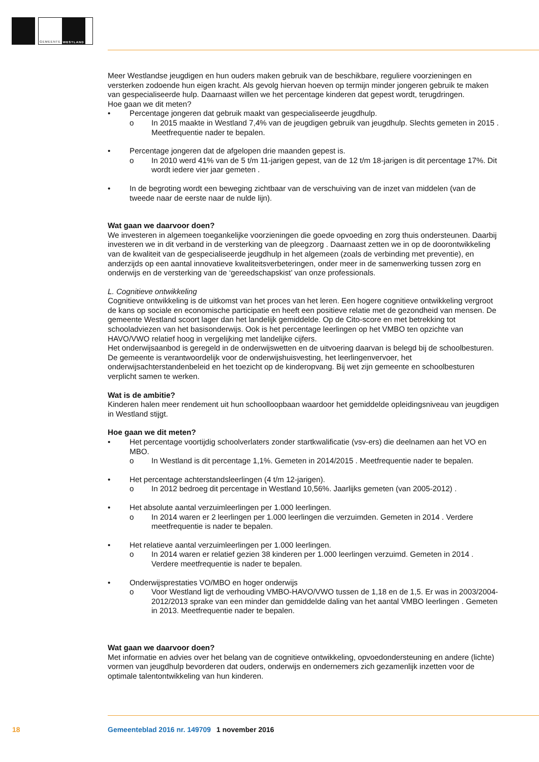GEMEENTE WESTLAND
Meer Westlandse jeugdigen en hun ouders maken gebruik van de beschikbare, reguliere voorzieningen en versterken zodoende hun eigen kracht. Als gevolg hiervan hoeven op termijn minder jongeren gebruik te maken van gespecialiseerde hulp. Daarnaast willen we het percentage kinderen dat gepest wordt, terugdringen.
Hoe gaan we dit meten?
• Percentage jongeren dat gebruik maakt van gespecialiseerde jeugdhulp.
o In 2015 maakte in Westland 7,4% van de jeugdigen gebruik van jeugdhulp. Slechts gemeten in 2015 . Meetfrequentie nader te bepalen.
• Percentage jongeren dat de afgelopen drie maanden gepest is.
o In 2010 werd 41% van de 5 t/m 11-jarigen gepest, van de 12 t/m 18-jarigen is dit percentage 17%. Dit wordt iedere vier jaar gemeten .
• In de begroting wordt een beweging zichtbaar van de verschuiving van de inzet van middelen (van de tweede naar de eerste naar de nulde lijn).
Wat gaan we daarvoor doen?
We investeren in algemeen toegankelijke voorzieningen die goede opvoeding en zorg thuis ondersteunen. Daarbij investeren we in dit verband in de versterking van de pleegzorg . Daarnaast zetten we in op de doorontwikkeling van de kwaliteit van de gespecialiseerde jeugdhulp in het algemeen (zoals de verbinding met preventie), en anderzijds op een aantal innovatieve kwaliteitsverbeteringen, onder meer in de samenwerking tussen zorg en onderwijs en de versterking van de ‘gereedschapskist’ van onze professionals.
L. Cognitieve ontwikkeling
Cognitieve ontwikkeling is de uitkomst van het proces van het leren. Een hogere cognitieve ontwikkeling vergroot de kans op sociale en economische participatie en heeft een positieve relatie met de gezondheid van mensen. De gemeente Westland scoort lager dan het landelijk gemiddelde. Op de Cito-score en met betrekking tot schooladviezen van het basisonderwijs. Ook is het percentage leerlingen op het VMBO ten opzichte van HAVO/VWO relatief hoog in vergelijking met landelijke cijfers.
Het onderwijsaanbod is geregeld in de onderwijswetten en de uitvoering daarvan is belegd bij de schoolbesturen. De gemeente is verantwoordelijk voor de onderwijshuisvesting, het leerlingenvervoer, het onderwijsachterstandenbeleid en het toezicht op de kinderopvang. Bij wet zijn gemeente en schoolbesturen verplicht samen te werken.
Wat is de ambitie?
Kinderen halen meer rendement uit hun schoolloopbaan waardoor het gemiddelde opleidingsniveau van jeugdigen in Westland stijgt.
Hoe gaan we dit meten?
• Het percentage voortijdig schoolverlaters zonder startkwalificatie (vsv-ers) die deelnamen aan het VO en MBO.
o In Westland is dit percentage 1,1%. Gemeten in 2014/2015 . Meetfrequentie nader te bepalen.
• Het percentage achterstandsleerlingen (4 t/m 12-jarigen).
o In 2012 bedroeg dit percentage in Westland 10,56%. Jaarlijks gemeten (van 2005-2012) .
• Het absolute aantal verzuimleerlingen per 1.000 leerlingen.
o In 2014 waren er 2 leerlingen per 1.000 leerlingen die verzuimden. Gemeten in 2014 . Verdere meetfrequentie is nader te bepalen.
• Het relatieve aantal verzuimleerlingen per 1.000 leerlingen.
o In 2014 waren er relatief gezien 38 kinderen per 1.000 leerlingen verzuimd. Gemeten in 2014 . Verdere meetfrequentie is nader te bepalen.
• Onderwijsprestaties VO/MBO en hoger onderwijs
o Voor Westland ligt de verhouding VMBO-HAVO/VWO tussen de 1,18 en de 1,5. Er was in 2003/2004-2012/2013 sprake van een minder dan gemiddelde daling van het aantal VMBO leerlingen . Gemeten in 2013. Meetfrequentie nader te bepalen.
Wat gaan we daarvoor doen?
Met informatie en advies over het belang van de cognitieve ontwikkeling, opvoedondersteuning en andere (lichte) vormen van jeugdhulp bevorderen dat ouders, onderwijs en ondernemers zich gezamenlijk inzetten voor de optimale talentontwikkeling van hun kinderen.
18 Gemeenteblad 2016 nr. 149709 1 november 2016